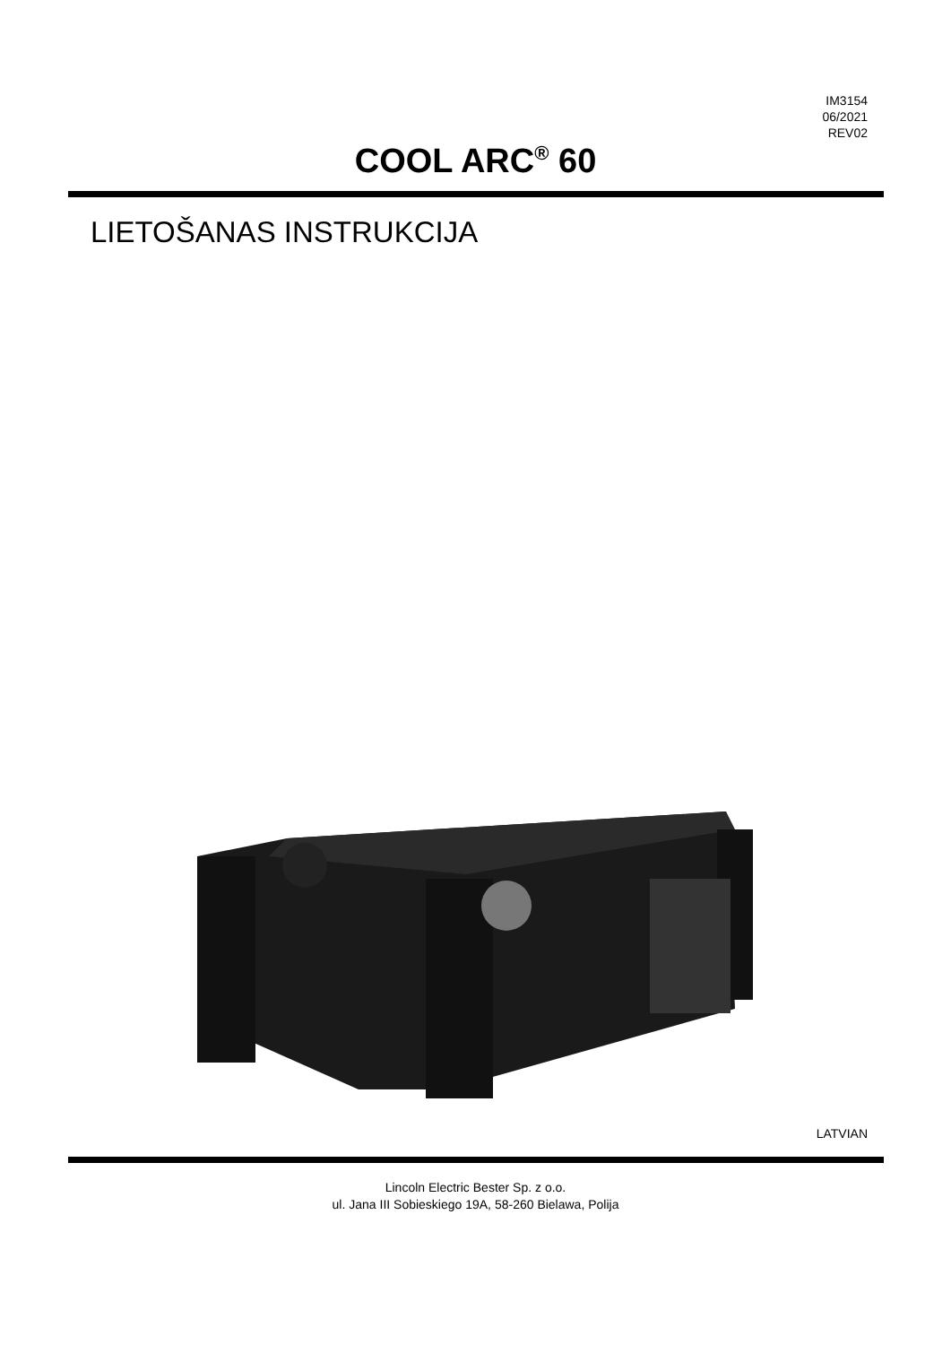IM3154
06/2021
REV02
COOL ARC<sup>®</sup> 60
LIETOŠANAS INSTRUKCIJA
LATVIAN
Lincoln Electric Bester Sp. z o.o.
ul. Jana III Sobieskiego 19A, 58-260 Bielawa, Polija